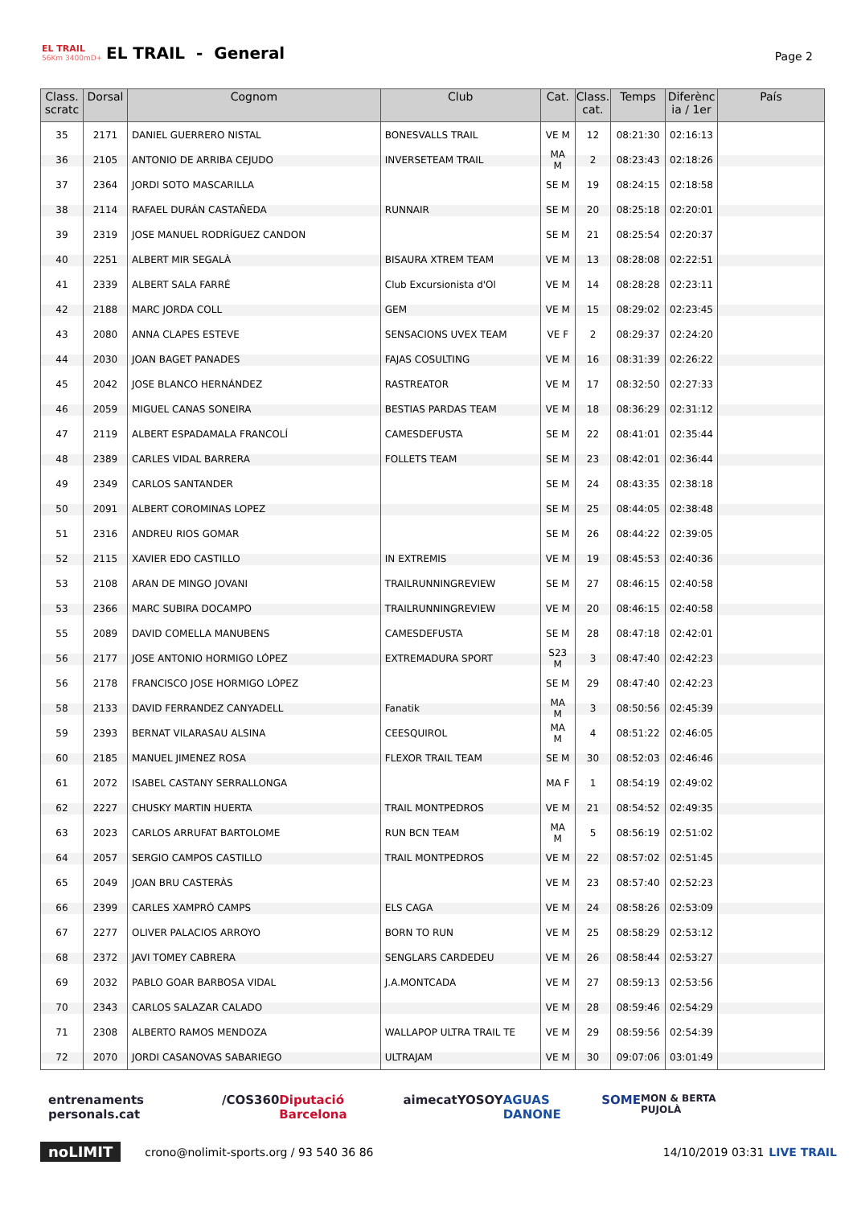EL TRAIL
56Km 3400mD+
EL TRAIL - General
Page 2
| Class. scratc | Dorsal | Cognom | Club | Cat. | Class. cat. | Temps | Diferènc ia / 1er | País |
| --- | --- | --- | --- | --- | --- | --- | --- | --- |
| 35 | 2171 | DANIEL GUERRERO NISTAL | BONESVALLS TRAIL | VE M | 12 | 08:21:30 | 02:16:13 | |
| 36 | 2105 | ANTONIO DE ARRIBA CEJUDO | INVERSETEAM TRAIL | MA M | 2 | 08:23:43 | 02:18:26 | |
| 37 | 2364 | JORDI SOTO MASCARILLA | | SE M | 19 | 08:24:15 | 02:18:58 | |
| 38 | 2114 | RAFAEL DURÁN CASTAÑEDA | RUNNAIR | SE M | 20 | 08:25:18 | 02:20:01 | |
| 39 | 2319 | JOSE MANUEL RODRÍGUEZ CANDON | | SE M | 21 | 08:25:54 | 02:20:37 | |
| 40 | 2251 | ALBERT MIR SEGALÀ | BISAURA XTREM TEAM | VE M | 13 | 08:28:08 | 02:22:51 | |
| 41 | 2339 | ALBERT SALA FARRÉ | Club Excursionista d'Ol | VE M | 14 | 08:28:28 | 02:23:11 | |
| 42 | 2188 | MARC JORDA COLL | GEM | VE M | 15 | 08:29:02 | 02:23:45 | |
| 43 | 2080 | ANNA CLAPES ESTEVE | SENSACIONS UVEX TEAM | VE F | 2 | 08:29:37 | 02:24:20 | |
| 44 | 2030 | JOAN BAGET PANADES | FAJAS COSULTING | VE M | 16 | 08:31:39 | 02:26:22 | |
| 45 | 2042 | JOSE BLANCO HERNÁNDEZ | RASTREATOR | VE M | 17 | 08:32:50 | 02:27:33 | |
| 46 | 2059 | MIGUEL CANAS SONEIRA | BESTIAS PARDAS TEAM | VE M | 18 | 08:36:29 | 02:31:12 | |
| 47 | 2119 | ALBERT ESPADAMALA FRANCOLÍ | CAMESDEFUSTA | SE M | 22 | 08:41:01 | 02:35:44 | |
| 48 | 2389 | CARLES VIDAL BARRERA | FOLLETS TEAM | SE M | 23 | 08:42:01 | 02:36:44 | |
| 49 | 2349 | CARLOS SANTANDER | | SE M | 24 | 08:43:35 | 02:38:18 | |
| 50 | 2091 | ALBERT COROMINAS LOPEZ | | SE M | 25 | 08:44:05 | 02:38:48 | |
| 51 | 2316 | ANDREU RIOS GOMAR | | SE M | 26 | 08:44:22 | 02:39:05 | |
| 52 | 2115 | XAVIER EDO CASTILLO | IN EXTREMIS | VE M | 19 | 08:45:53 | 02:40:36 | |
| 53 | 2108 | ARAN DE MINGO JOVANI | TRAILRUNNINGREVIEW | SE M | 27 | 08:46:15 | 02:40:58 | |
| 53 | 2366 | MARC SUBIRA DOCAMPO | TRAILRUNNINGREVIEW | VE M | 20 | 08:46:15 | 02:40:58 | |
| 55 | 2089 | DAVID COMELLA MANUBENS | CAMESDEFUSTA | SE M | 28 | 08:47:18 | 02:42:01 | |
| 56 | 2177 | JOSE ANTONIO HORMIGO LÓPEZ | EXTREMADURA SPORT | S23 M | 3 | 08:47:40 | 02:42:23 | |
| 56 | 2178 | FRANCISCO JOSE HORMIGO LÓPEZ | | SE M | 29 | 08:47:40 | 02:42:23 | |
| 58 | 2133 | DAVID FERRANDEZ CANYADELL | Fanatik | MA M | 3 | 08:50:56 | 02:45:39 | |
| 59 | 2393 | BERNAT VILARASAU ALSINA | CEESQUIROL | MA M | 4 | 08:51:22 | 02:46:05 | |
| 60 | 2185 | MANUEL JIMENEZ ROSA | FLEXOR TRAIL TEAM | SE M | 30 | 08:52:03 | 02:46:46 | |
| 61 | 2072 | ISABEL CASTANY SERRALLONGA | | MA F | 1 | 08:54:19 | 02:49:02 | |
| 62 | 2227 | CHUSKY MARTIN HUERTA | TRAIL MONTPEDROS | VE M | 21 | 08:54:52 | 02:49:35 | |
| 63 | 2023 | CARLOS ARRUFAT BARTOLOME | RUN BCN TEAM | MA M | 5 | 08:56:19 | 02:51:02 | |
| 64 | 2057 | SERGIO CAMPOS CASTILLO | TRAIL MONTPEDROS | VE M | 22 | 08:57:02 | 02:51:45 | |
| 65 | 2049 | JOAN BRU CASTERÀS | | VE M | 23 | 08:57:40 | 02:52:23 | |
| 66 | 2399 | CARLES XAMPRÓ CAMPS | ELS CAGA | VE M | 24 | 08:58:26 | 02:53:09 | |
| 67 | 2277 | OLIVER PALACIOS ARROYO | BORN TO RUN | VE M | 25 | 08:58:29 | 02:53:12 | |
| 68 | 2372 | JAVI TOMEY CABRERA | SENGLARS CARDEDEU | VE M | 26 | 08:58:44 | 02:53:27 | |
| 69 | 2032 | PABLO GOAR BARBOSA VIDAL | J.A.MONTCADA | VE M | 27 | 08:59:13 | 02:53:56 | |
| 70 | 2343 | CARLOS SALAZAR CALADO | | VE M | 28 | 08:59:46 | 02:54:29 | |
| 71 | 2308 | ALBERTO RAMOS MENDOZA | WALLAPOP ULTRA TRAIL TE | VE M | 29 | 08:59:56 | 02:54:39 | |
| 72 | 2070 | JORDI CASANOVAS SABARIEGO | ULTRAJAM | VE M | 30 | 09:07:06 | 03:01:49 | |
entrenaments personals.cat /COS360 Diputació Barcelona aimecat YOSOY AGUAS DANONE SOME MON & BERTA PUJOLÀ
noLIMIT crono@nolimit-sports.org / 93 540 36 86 14/10/2019 03:31 LIVE TRAIL